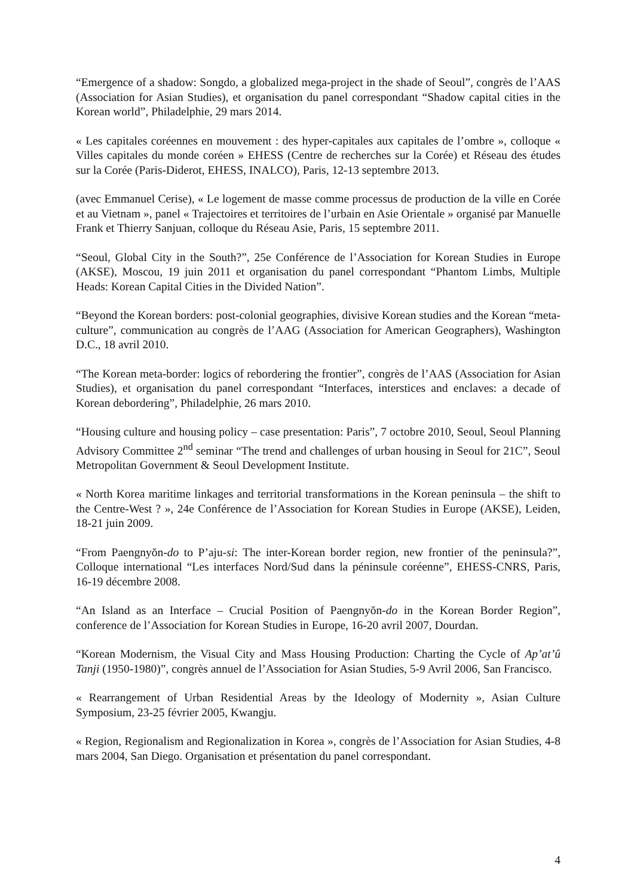“Emergence of a shadow: Songdo, a globalized mega-project in the shade of Seoul”, congrès de l’AAS (Association for Asian Studies), et organisation du panel correspondant “Shadow capital cities in the Korean world”, Philadelphie, 29 mars 2014.
« Les capitales coréennes en mouvement : des hyper-capitales aux capitales de l’ombre », colloque « Villes capitales du monde coréen » EHESS (Centre de recherches sur la Corée) et Réseau des études sur la Corée (Paris-Diderot, EHESS, INALCO), Paris, 12-13 septembre 2013.
(avec Emmanuel Cerise), « Le logement de masse comme processus de production de la ville en Corée et au Vietnam », panel « Trajectoires et territoires de l’urbain en Asie Orientale » organisé par Manuelle Frank et Thierry Sanjuan, colloque du Réseau Asie, Paris, 15 septembre 2011.
“Seoul, Global City in the South?”, 25e Conférence de l’Association for Korean Studies in Europe (AKSE), Moscou, 19 juin 2011 et organisation du panel correspondant “Phantom Limbs, Multiple Heads: Korean Capital Cities in the Divided Nation”.
“Beyond the Korean borders: post-colonial geographies, divisive Korean studies and the Korean “meta-culture”, communication au congrès de l’AAG (Association for American Geographers), Washington D.C., 18 avril 2010.
“The Korean meta-border: logics of rebordering the frontier”, congrès de l’AAS (Association for Asian Studies), et organisation du panel correspondant “Interfaces, interstices and enclaves: a decade of Korean debordering”, Philadelphie, 26 mars 2010.
“Housing culture and housing policy – case presentation: Paris”, 7 octobre 2010, Seoul, Seoul Planning Advisory Committee 2<sup>nd</sup> seminar “The trend and challenges of urban housing in Seoul for 21C”, Seoul Metropolitan Government & Seoul Development Institute.
« North Korea maritime linkages and territorial transformations in the Korean peninsula – the shift to the Centre-West ? », 24e Conférence de l’Association for Korean Studies in Europe (AKSE), Leiden, 18-21 juin 2009.
“From Paengnyŏn-do to P’aju-si: The inter-Korean border region, new frontier of the peninsula?”, Colloque international “Les interfaces Nord/Sud dans la péninsule coréenne”, EHESS-CNRS, Paris, 16-19 décembre 2008.
“An Island as an Interface – Crucial Position of Paengnyŏn-do in the Korean Border Region”, conference de l’Association for Korean Studies in Europe, 16-20 avril 2007, Dourdan.
“Korean Modernism, the Visual City and Mass Housing Production: Charting the Cycle of Ap’at’û Tanji (1950-1980)”, congrès annuel de l’Association for Asian Studies, 5-9 Avril 2006, San Francisco.
« Rearrangement of Urban Residential Areas by the Ideology of Modernity », Asian Culture Symposium, 23-25 février 2005, Kwangju.
« Region, Regionalism and Regionalization in Korea », congrès de l’Association for Asian Studies, 4-8 mars 2004, San Diego. Organisation et présentation du panel correspondant.
4